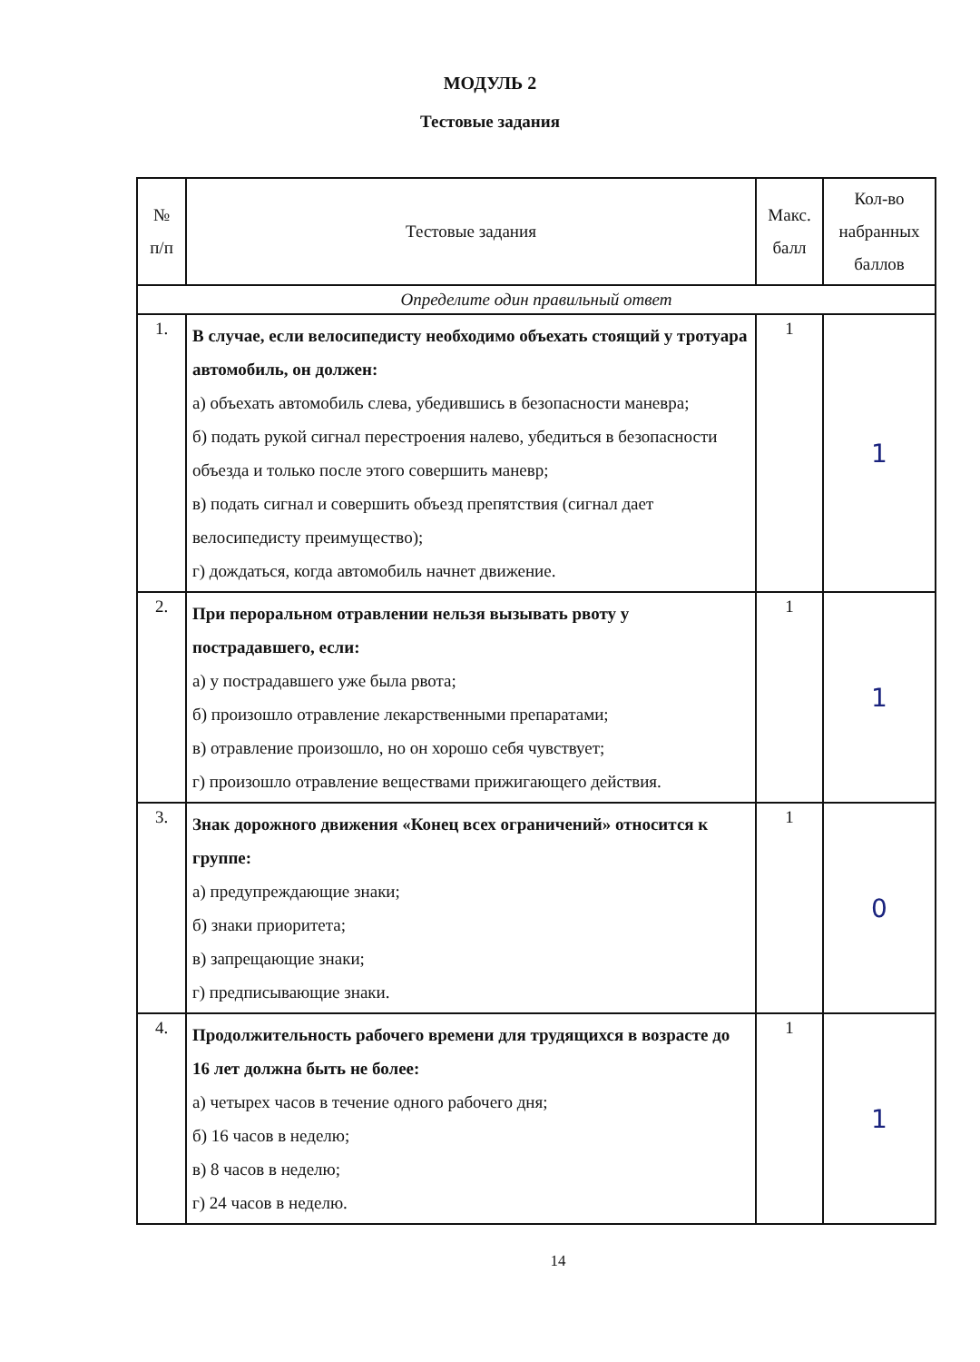МОДУЛЬ 2
Тестовые задания
| № п/п | Тестовые задания | Макс. балл | Кол-во набранных баллов |
| --- | --- | --- | --- |
| Определите один правильный ответ | | | |
| 1. | В случае, если велосипедисту необходимо объехать стоящий у тротуара автомобиль, он должен: а) объехать автомобиль слева, убедившись в безопасности маневра; б) подать рукой сигнал перестроения налево, убедиться в безопасности объезда и только после этого совершить маневр; в) подать сигнал и совершить объезд препятствия (сигнал дает велосипедисту преимущество); г) дождаться, когда автомобиль начнет движение. | 1 | 1 |
| 2. | При пероральном отравлении нельзя вызывать рвоту у пострадавшего, если: а) у пострадавшего уже была рвота; б) произошло отравление лекарственными препаратами; в) отравление произошло, но он хорошо себя чувствует; г) произошло отравление веществами прижигающего действия. | 1 | 1 |
| 3. | Знак дорожного движения «Конец всех ограничений» относится к группе: а) предупреждающие знаки; б) знаки приоритета; в) запрещающие знаки; г) предписывающие знаки. | 1 | 0 |
| 4. | Продолжительность рабочего времени для трудящихся в возрасте до 16 лет должна быть не более: а) четырех часов в течение одного рабочего дня; б) 16 часов в неделю; в) 8 часов в неделю; г) 24 часов в неделю. | 1 | 1 |
14